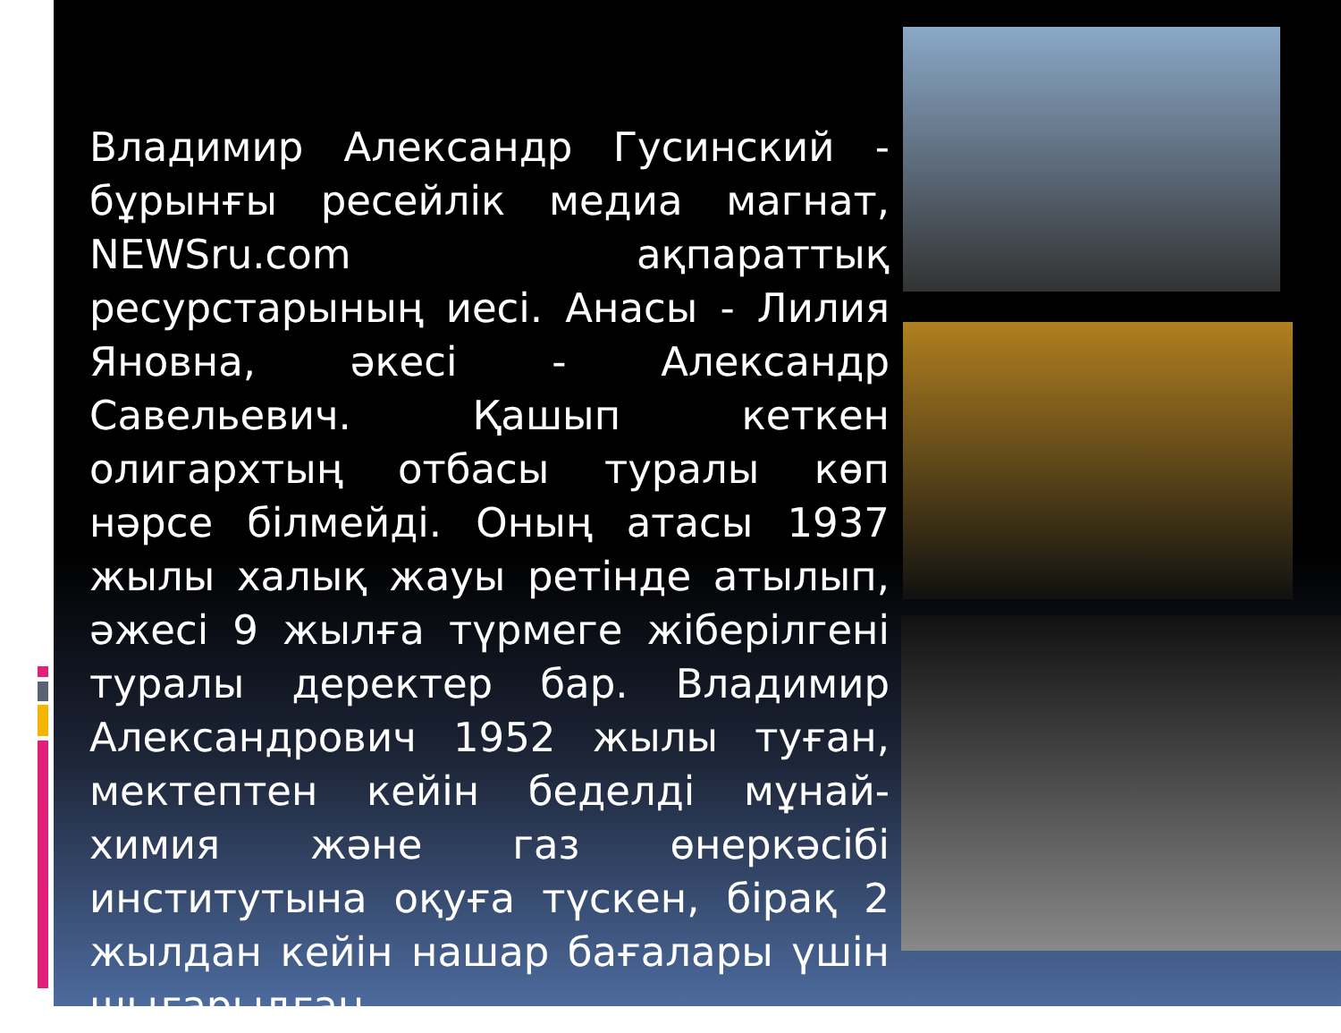Владимир Александр Гусинский - бұрынғы ресейлік медиа магнат, NEWSru.com ақпараттық ресурстарының иесі. Анасы - Лилия Яновна, әкесі - Александр Савельевич. Қашып кеткен олигархтың отбасы туралы көп нәрсе білмейді. Оның атасы 1937 жылы халық жауы ретінде атылып, әжесі 9 жылға түрмеге жіберілгені туралы деректер бар. Владимир Александрович 1952 жылы туған, мектептен кейін беделді мұнай-химия және газ өнеркәсібі институтына оқуға түскен, бірақ 2 жылдан кейін нашар бағалары үшін шығарылған.